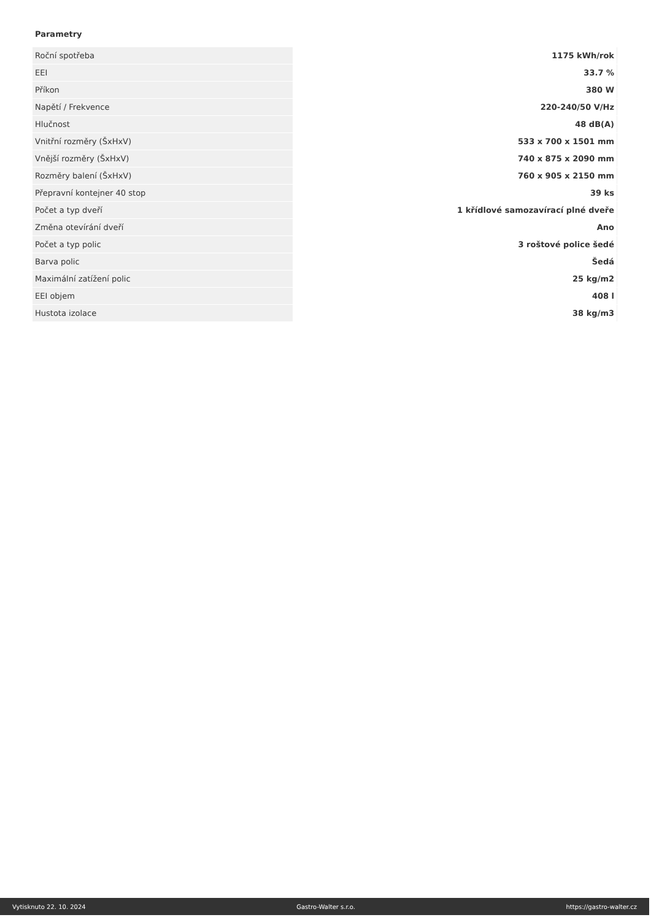Parametry
| Roční spotřeba | 1175 kWh/rok |
| EEI | 33.7 % |
| Příkon | 380 W |
| Napětí / Frekvence | 220-240/50 V/Hz |
| Hlučnost | 48 dB(A) |
| Vnitřní rozměry (ŠxHxV) | 533 x 700 x 1501 mm |
| Vnější rozměry (ŠxHxV) | 740 x 875 x 2090 mm |
| Rozměry balení (ŠxHxV) | 760 x 905 x 2150 mm |
| Přepravní kontejner 40 stop | 39 ks |
| Počet a typ dveří | 1 křídlové samozavírací plné dveře |
| Změna otevírání dveří | Ano |
| Počet a typ polic | 3 roštové police šedé |
| Barva polic | Šedá |
| Maximální zatížení polic | 25 kg/m2 |
| EEI objem | 408 l |
| Hustota izolace | 38 kg/m3 |
Vytisknuto 22. 10. 2024 Gastro-Walter s.r.o. https://gastro-walter.cz